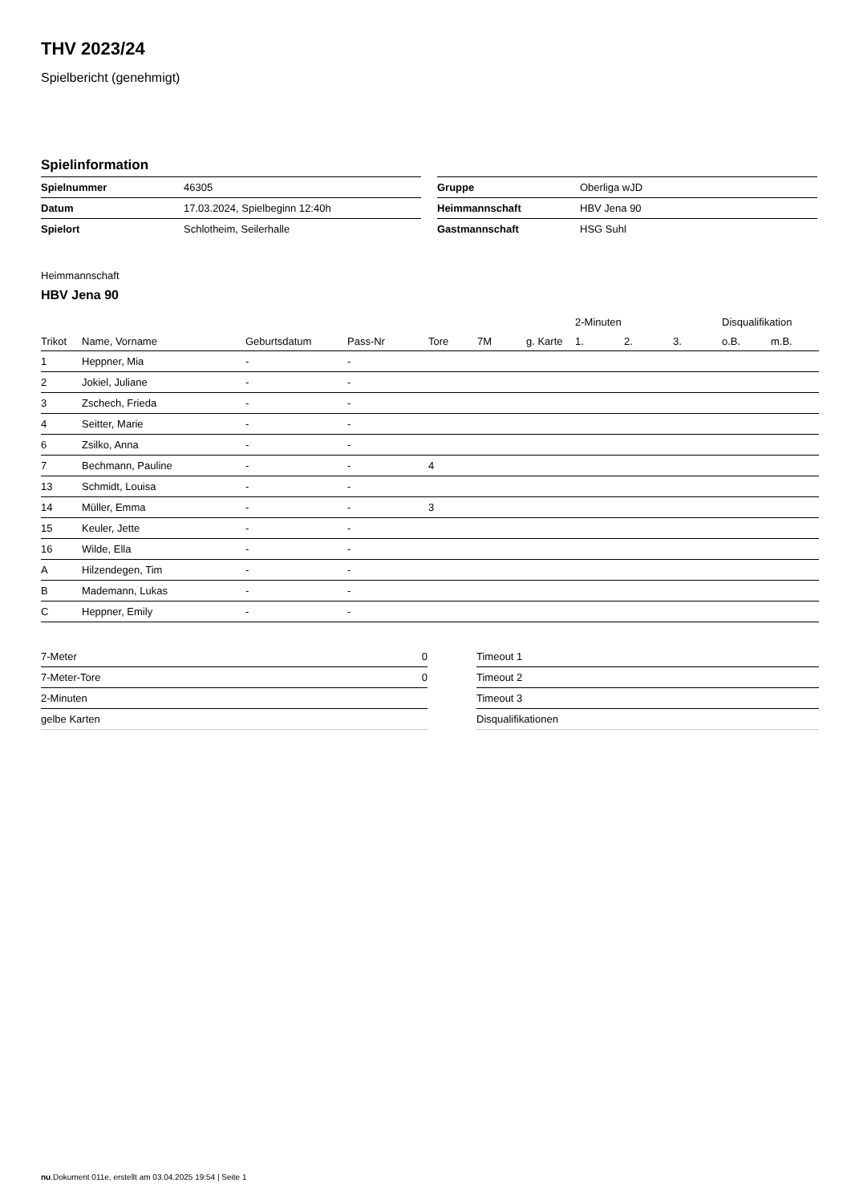THV 2023/24
Spielbericht (genehmigt)
Spielinformation
| Spielnummer | 46305 |
| Datum | 17.03.2024, Spielbeginn 12:40h |
| Spielort | Schlotheim, Seilerhalle |
| Gruppe | Oberliga wJD |
| Heimmannschaft | HBV Jena 90 |
| Gastmannschaft | HSG Suhl |
Heimmannschaft
HBV Jena 90
| | | | | | | | 2-Minuten | | | Disqualifikation | |
| --- | --- | --- | --- | --- | --- | --- | --- | --- | --- | --- | --- |
| Trikot | Name, Vorname | Geburtsdatum | Pass-Nr | Tore | 7M | g. Karte | 1. | 2. | 3. | o.B. | m.B. |
| 1 | Heppner, Mia | - | - | | | | | | | | |
| 2 | Jokiel, Juliane | - | - | | | | | | | | |
| 3 | Zschech, Frieda | - | - | | | | | | | | |
| 4 | Seitter, Marie | - | - | | | | | | | | |
| 6 | Zsilko, Anna | - | - | | | | | | | | |
| 7 | Bechmann, Pauline | - | - | 4 | | | | | | | |
| 13 | Schmidt, Louisa | - | - | | | | | | | | |
| 14 | Müller, Emma | - | - | 3 | | | | | | | |
| 15 | Keuler, Jette | - | - | | | | | | | | |
| 16 | Wilde, Ella | - | - | | | | | | | | |
| A | Hilzendegen, Tim | - | - | | | | | | | | |
| B | Mademann, Lukas | - | - | | | | | | | | |
| C | Heppner, Emily | - | - | | | | | | | | |
| 7-Meter | 0 |
| 7-Meter-Tore | 0 |
| 2-Minuten | |
| gelbe Karten | |
| Timeout 1 |
| Timeout 2 |
| Timeout 3 |
| Disqualifikationen |
nu.Dokument 011e, erstellt am 03.04.2025 19:54 | Seite 1